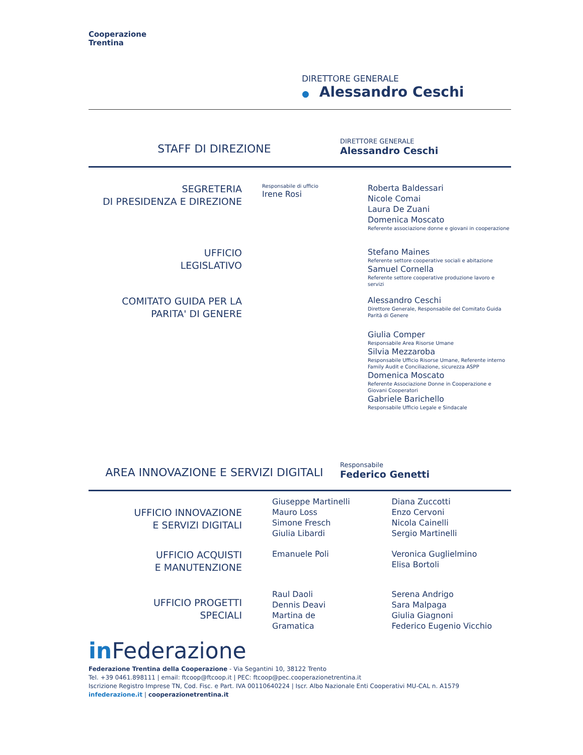Cooperazione
Trentina
DIRETTORE GENERALE
● Alessandro Ceschi
STAFF DI DIREZIONE
DIRETTORE GENERALE
Alessandro Ceschi
SEGRETERIA
DI PRESIDENZA E DIREZIONE
Responsabile di ufficio
Irene Rosi
Roberta Baldessari
Nicole Comai
Laura De Zuani
Domenica Moscato
Referente associazione donne e giovani in cooperazione
UFFICIO
LEGISLATIVO
Stefano Maines
Referente settore cooperative sociali e abitazione
Samuel Cornella
Referente settore cooperative produzione lavoro e servizi
COMITATO GUIDA PER LA
PARITA' DI GENERE
Alessandro Ceschi
Direttore Generale, Responsabile del Comitato Guida Parità di Genere
Giulia Comper
Responsabile Area Risorse Umane
Silvia Mezzaroba
Responsabile Ufficio Risorse Umane, Referente interno Family Audit e Conciliazione, sicurezza ASPP
Domenica Moscato
Referente Associazione Donne in Cooperazione e Giovani Cooperatori
Gabriele Barichello
Responsabile Ufficio Legale e Sindacale
AREA INNOVAZIONE E SERVIZI DIGITALI
Responsabile
Federico Genetti
UFFICIO INNOVAZIONE
E SERVIZI DIGITALI
Giuseppe Martinelli
Mauro Loss
Simone Fresch
Giulia Libardi
Diana Zuccotti
Enzo Cervoni
Nicola Cainelli
Sergio Martinelli
UFFICIO ACQUISTI
E MANUTENZIONE
Emanuele Poli Veronica Guglielmino
Elisa Bortoli
UFFICIO PROGETTI
SPECIALI
Raul Daoli
Dennis Deavi
Martina de
Gramatica
Serena Andrigo
Sara Malpaga
Giulia Giagnoni
Federico Eugenio Vicchio
in Federazione
Federazione Trentina della Cooperazione - Via Segantini 10, 38122 Trento
Tel. +39 0461.898111 | email: ftcoop@ftcoop.it | PEC: ftcoop@pec.cooperazionetrentina.it
Iscrizione Registro Imprese TN, Cod. Fisc. e Part. IVA 00110640224 | Iscr. Albo Nazionale Enti Cooperativi MU-CAL n. A1579
infederazione.it | cooperazionetrentina.it